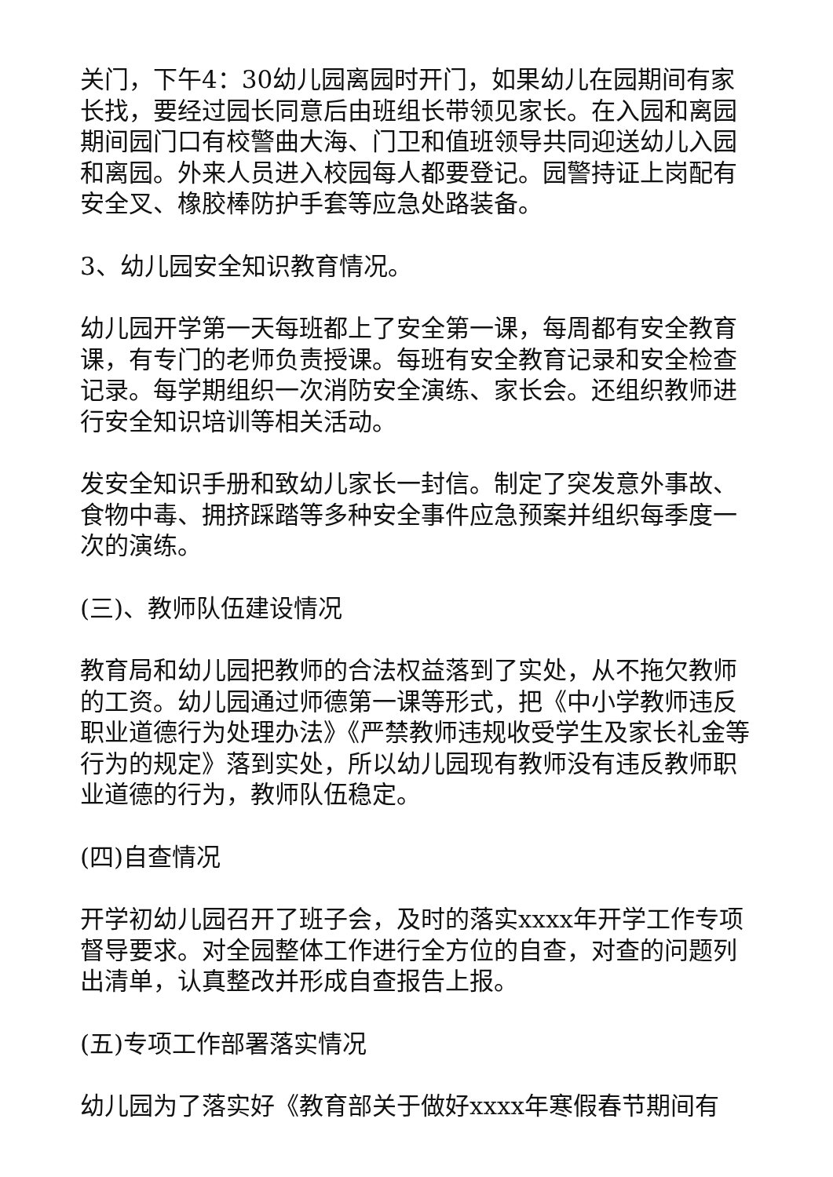关门，下午4：30幼儿园离园时开门，如果幼儿在园期间有家长找，要经过园长同意后由班组长带领见家长。在入园和离园期间园门口有校警曲大海、门卫和值班领导共同迎送幼儿入园和离园。外来人员进入校园每人都要登记。园警持证上岗配有安全叉、橡胶棒防护手套等应急处路装备。
3、幼儿园安全知识教育情况。
幼儿园开学第一天每班都上了安全第一课，每周都有安全教育课，有专门的老师负责授课。每班有安全教育记录和安全检查记录。每学期组织一次消防安全演练、家长会。还组织教师进行安全知识培训等相关活动。
发安全知识手册和致幼儿家长一封信。制定了突发意外事故、食物中毒、拥挤踩踏等多种安全事件应急预案并组织每季度一次的演练。
(三)、教师队伍建设情况
教育局和幼儿园把教师的合法权益落到了实处，从不拖欠教师的工资。幼儿园通过师德第一课等形式，把《中小学教师违反职业道德行为处理办法》《严禁教师违规收受学生及家长礼金等行为的规定》落到实处，所以幼儿园现有教师没有违反教师职业道德的行为，教师队伍稳定。
(四)自查情况
开学初幼儿园召开了班子会，及时的落实xxxx年开学工作专项督导要求。对全园整体工作进行全方位的自查，对查的问题列出清单，认真整改并形成自查报告上报。
(五)专项工作部署落实情况
幼儿园为了落实好《教育部关于做好xxxx年寒假春节期间有